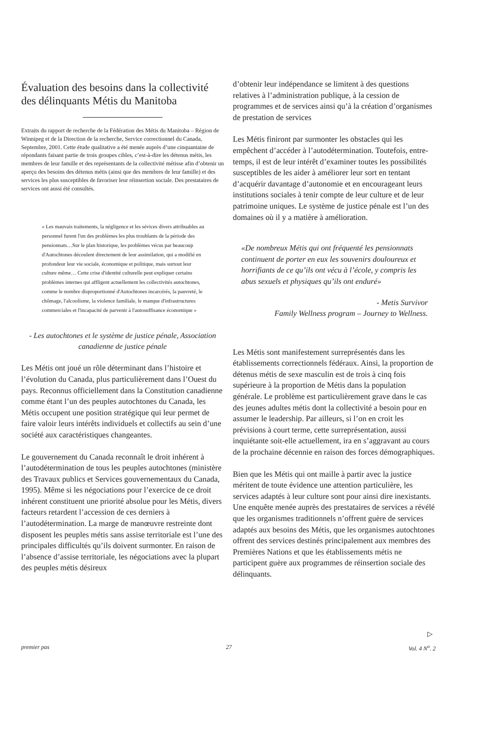Évaluation des besoins dans la collectivité des délinquants Métis du Manitoba
Extraits du rapport de recherche de la Fédération des Métis du Manitoba – Région de Winnipeg et de la Direction de la recherche, Service correctionnel du Canada, Septembre, 2001. Cette étude qualitative a été menée auprès d’une cinquantaine de répondants faisant partie de trois groupes cibles, c’est-à-dire les détenus métis, les membres de leur famille et des représentants de la collectivité métisse afin d’obtenir un aperçu des besoins des détenus métis (ainsi que des membres de leur famille) et des services les plus susceptibles de favoriser leur réinsertion sociale. Des prestataires de services ont aussi été consultés.
« Les mauvais traitements, la négligence et les sévices divers attribuables au personnel furent l'un des problèmes les plus troublants de la période des pensionnats…Sur le plan historique, les problèmes vécus par beaucoup d'Autochtones découlent directement de leur assimilation, qui a modifié en profondeur leur vie sociale, économique et politique, mais surtout leur culture même… Cette crise d'identité culturelle peut expliquer certains problèmes internes qui affligent actuellement les collectivités autochtones, comme le nombre disproportionné d'Autochtones incarcérés, la pauvreté, le chômage, l'alcoolisme, la violence familiale, le manque d'infrastructures commerciales et l'incapacité de parvenir à l'autosuffisance économique »
- Les autochtones et le système de justice pénale, Association canadienne de justice pénale
Les Métis ont joué un rôle déterminant dans l’histoire et l’évolution du Canada, plus particulièrement dans l’Ouest du pays. Reconnus officiellement dans la Constitution canadienne comme étant l’un des peuples autochtones du Canada, les Métis occupent une position stratégique qui leur permet de faire valoir leurs intérêts individuels et collectifs au sein d’une société aux caractéristiques changeantes.
Le gouvernement du Canada reconnaît le droit inhérent à l’autodétermination de tous les peuples autochtones (ministère des Travaux publics et Services gouvernementaux du Canada, 1995). Même si les négociations pour l’exercice de ce droit inhérent constituent une priorité absolue pour les Métis, divers facteurs retardent l’accession de ces derniers à l’autodétermination. La marge de manœuvre restreinte dont disposent les peuples métis sans assise territoriale est l’une des principales difficultés qu’ils doivent surmonter. En raison de l’absence d’assise territoriale, les négociations avec la plupart des peuples métis désireux
d’obtenir leur indépendance se limitent à des questions relatives à l’administration publique, à la cession de programmes et de services ainsi qu’à la création d’organismes de prestation de services
Les Métis finiront par surmonter les obstacles qui les empêchent d’accéder à l’autodétermination. Toutefois, entre-temps, il est de leur intérêt d’examiner toutes les possibilités susceptibles de les aider à améliorer leur sort en tentant d’acquérir davantage d’autonomie et en encourageant leurs institutions sociales à tenir compte de leur culture et de leur patrimoine uniques. Le système de justice pénale est l’un des domaines où il y a matière à amélioration.
«De nombreux Métis qui ont fréquenté les pensionnats continuent de porter en eux les souvenirs douloureux et horrifiants de ce qu’ils ont vécu à l’école, y compris les abus sexuels et physiques qu’ils ont enduré»
- Metis Survivor
Family Wellness program – Journey to Wellness.
Les Métis sont manifestement surreprésentés dans les établissements correctionnels fédéraux. Ainsi, la proportion de détenus métis de sexe masculin est de trois à cinq fois supérieure à la proportion de Métis dans la population générale. Le problème est particulièrement grave dans le cas des jeunes adultes métis dont la collectivité a besoin pour en assumer le leadership. Par ailleurs, si l’on en croit les prévisions à court terme, cette surreprésentation, aussi inquiétante soit-elle actuellement, ira en s’aggravant au cours de la prochaine décennie en raison des forces démographiques.
Bien que les Métis qui ont maille à partir avec la justice méritent de toute évidence une attention particulière, les services adaptés à leur culture sont pour ainsi dire inexistants. Une enquête menée auprès des prestataires de services a révélé que les organismes traditionnels n’offrent guère de services adaptés aux besoins des Métis, que les organismes autochtones offrent des services destinés principalement aux membres des Premières Nations et que les établissements métis ne participent guère aux programmes de réinsertion sociale des délinquants.
▷
premier pas 27 Vol. 4 N<sup>o</sup>. 2